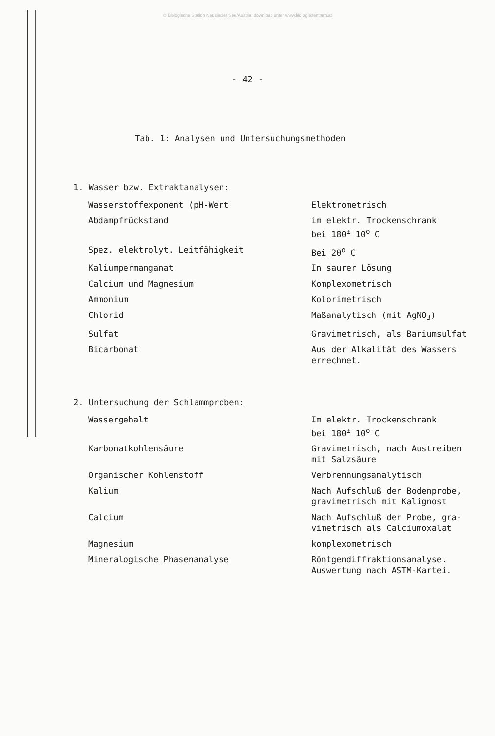© Biologische Station Neusiedler See/Austria; download unter www.biologiezentrum.at
- 42 -
Tab. 1: Analysen und Untersuchungsmethoden
1. Wasser bzw. Extraktanalysen:
| Wasserstoffexponent (pH-Wert | Elektrometrisch |
| Abdampfrückstand | im elektr. Trockenschrank bei 180<sup>±</sup> 10<sup>o</sup> C |
| Spez. elektrolyt. Leitfähigkeit | Bei 20<sup>o</sup> C |
| Kaliumpermanganat | In saurer Lösung |
| Calcium und Magnesium | Komplexometrisch |
| Ammonium | Kolorimetrisch |
| Chlorid | Maßanalytisch (mit AgNO<sub>3</sub>) |
| Sulfat | Gravimetrisch, als Bariumsulfat |
| Bicarbonat | Aus der Alkalität des Wassers errechnet. |
2. Untersuchung der Schlammproben:
| Wassergehalt | Im elektr. Trockenschrank bei 180<sup>±</sup> 10<sup>o</sup> C |
| Karbonatkohlensäure | Gravimetrisch, nach Austreiben mit Salzsäure |
| Organischer Kohlenstoff | Verbrennungsanalytisch |
| Kalium | Nach Aufschluß der Bodenprobe, gravimetrisch mit Kalignost |
| Calcium | Nach Aufschluß der Probe, gra- vimetrisch als Calciumoxalat |
| Magnesium | komplexometrisch |
| Mineralogische Phasenanalyse | Röntgendiffraktionsanalyse. Auswertung nach ASTM-Kartei. |